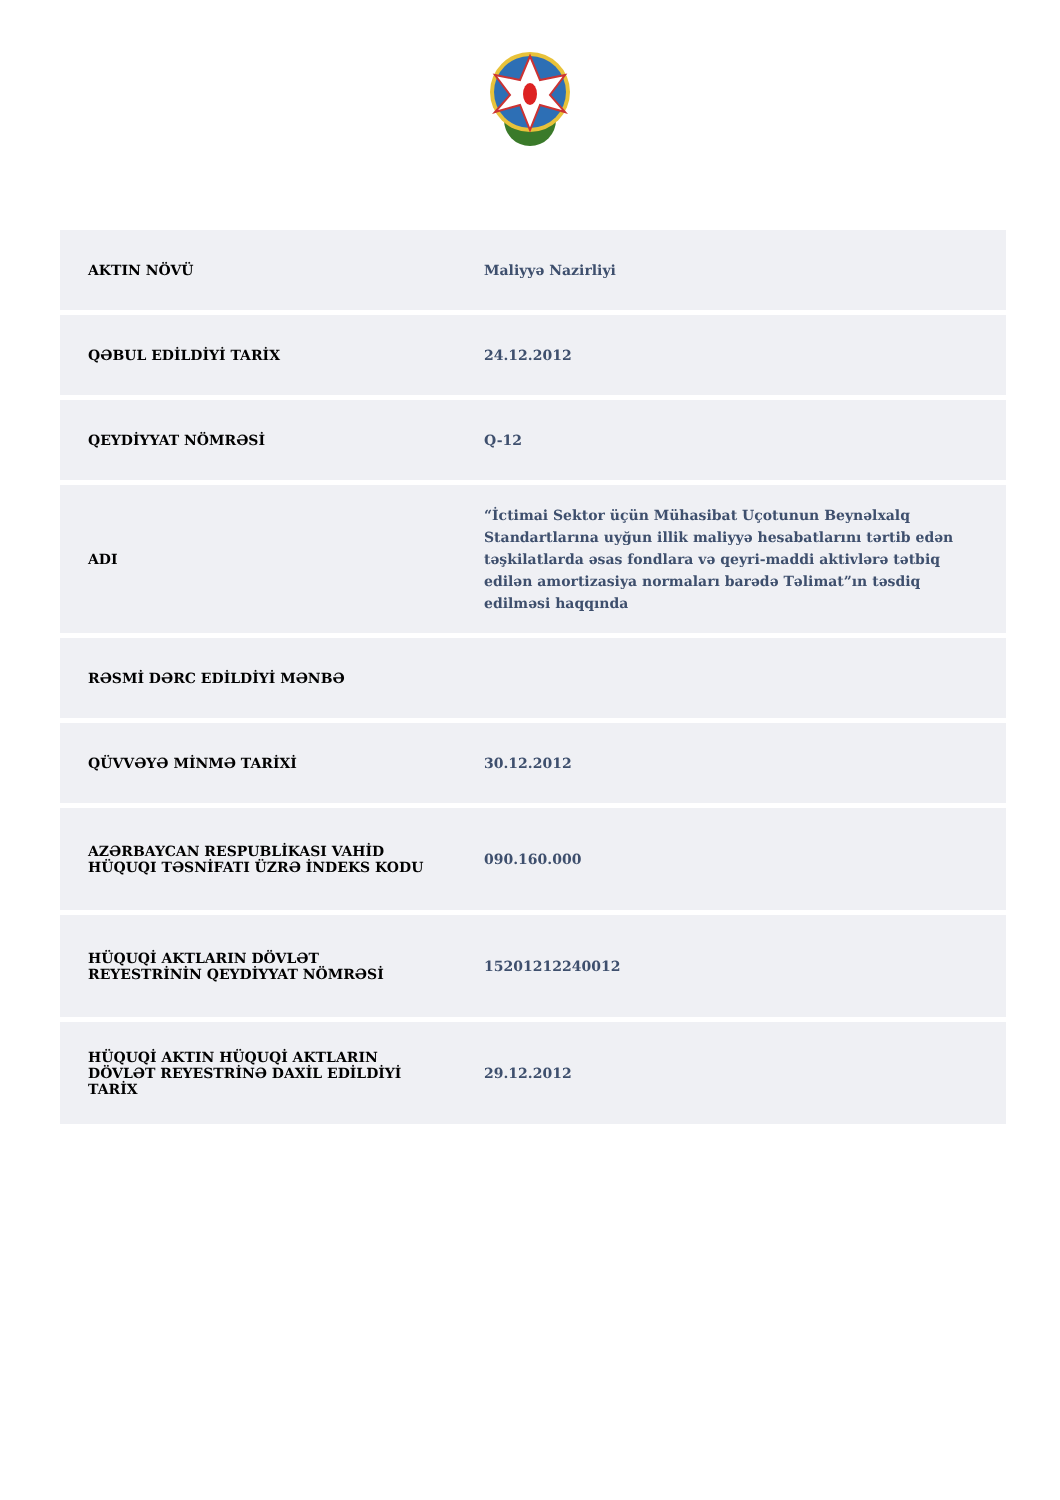| AKTIN NÖVÜ | Maliyyə Nazirliyi |
| QƏBUL EDİLDİYİ TARİX | 24.12.2012 |
| QEYDİYYAT NÖMRƏSİ | Q-12 |
| ADI | “İctimai Sektor üçün Mühasibat Uçotunun Beynəlxalq Standartlarına uyğun illik maliyyə hesabatlarını tərtib edən təşkilatlarda əsas fondlara və qeyri-maddi aktivlərə tətbiq edilən amortizasiya normaları barədə Təlimat”ın təsdiq edilməsi haqqında |
| RƏSMİ DƏRC EDİLDİYİ MƏNBƏ | |
| QÜVVƏYƏ MİNMƏ TARİXİ | 30.12.2012 |
| AZƏRBAYCAN RESPUBLİKASI VAHİD HÜQUQI TƏSNİFATI ÜZRƏ İNDEKS KODU | 090.160.000 |
| HÜQUQİ AKTLARIN DÖVLƏT REYESTRİNİN QEYDİYYAT NÖMRƏSİ | 15201212240012 |
| HÜQUQİ AKTIN HÜQUQİ AKTLARIN DÖVLƏT REYESTRİNƏ DAXİL EDİLDİYİ TARİX | 29.12.2012 |